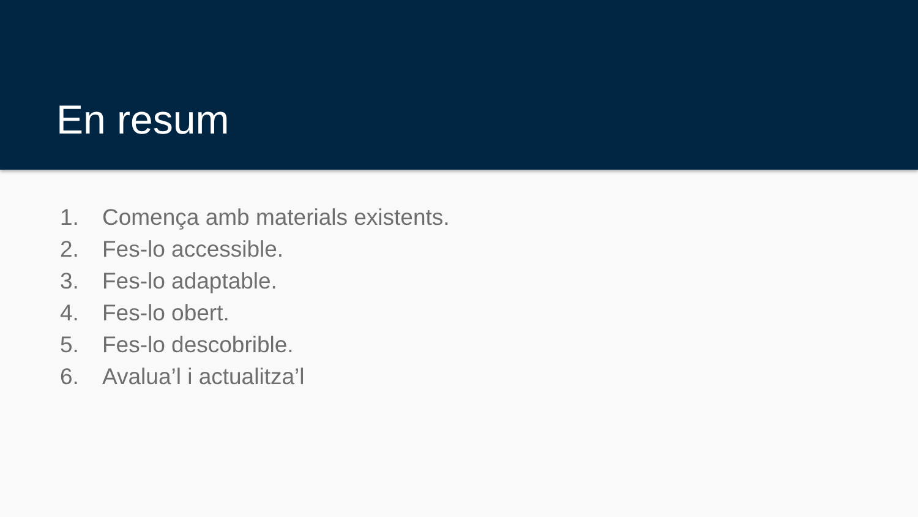En resum
1. Comença amb materials existents.
2. Fes-lo accessible.
3. Fes-lo adaptable.
4. Fes-lo obert.
5. Fes-lo descobrible.
6. Avalua’l i actualitza’l